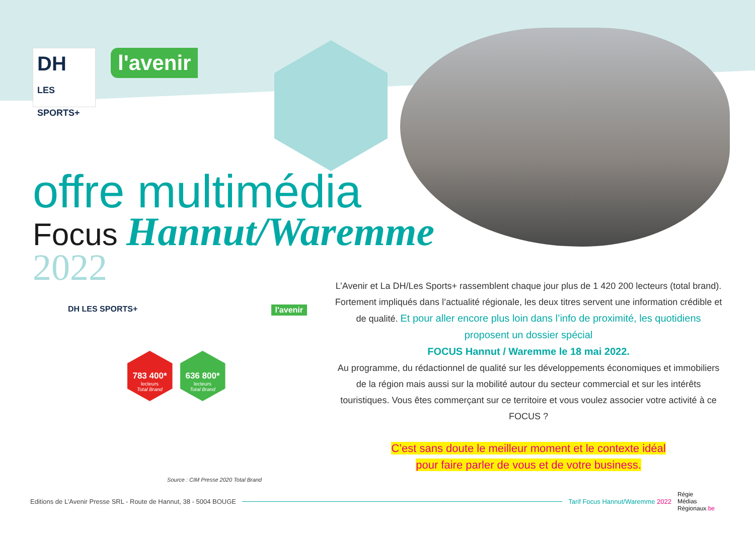DH
LES SPORTS+
l'avenir
offre multimédia
Focus Hannut/Waremme
2022
DH LES SPORTS+ l'avenir
783 400*
lecteurs
Total Brand
636 800*
lecteurs
Total Brand
Source : CIM Presse 2020 Total Brand
L’Avenir et La DH/Les Sports+ rassemblent chaque jour plus de 1 420 200 lecteurs (total brand). Fortement impliqués dans l’actualité régionale, les deux titres servent une information crédible et de qualité. Et pour aller encore plus loin dans l’info de proximité, les quotidiens proposent un dossier spécial
FOCUS Hannut / Waremme le 18 mai 2022.
Au programme, du rédactionnel de qualité sur les développements économiques et immobiliers de la région mais aussi sur la mobilité autour du secteur commercial et sur les intérêts touristiques. Vous êtes commerçant sur ce territoire et vous voulez associer votre activité à ce FOCUS ?
C’est sans doute le meilleur moment et le contexte idéal
pour faire parler de vous et de votre business.
Editions de L’Avenir Presse SRL - Route de Hannut, 38 - 5004 BOUGE Tarif Focus Hannut/Waremme 2022 Régie
Médias
Régionaux.be